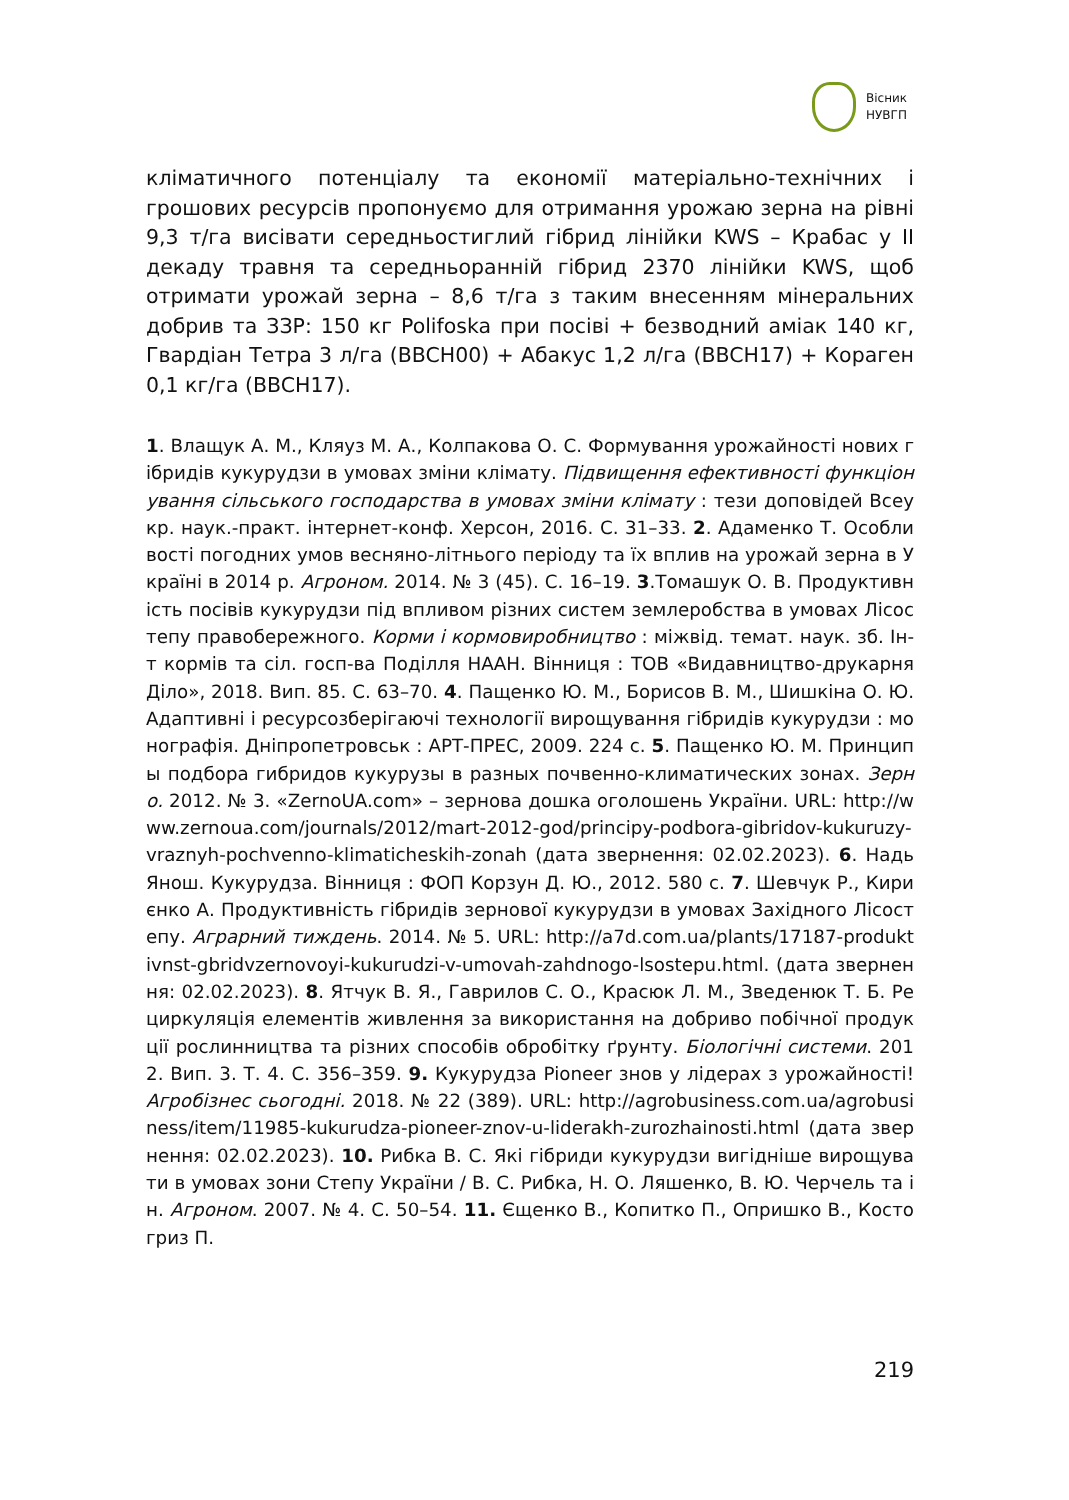Вісник
НУВГП
кліматичного потенціалу та економії матеріально-технічних і грошових ресурсів пропонуємо для отримання урожаю зерна на рівні 9,3 т/га висівати середньостиглий гібрид лінійки KWS – Крабас у ІІ декаду травня та середньоранній гібрид 2370 лінійки KWS, щоб отримати урожай зерна – 8,6 т/га з таким внесенням мінеральних добрив та ЗЗР: 150 кг Polifoska при посіві + безводний аміак 140 кг, Гвардіан Тетра 3 л/га (BBCH00) + Абакус 1,2 л/га (BBCH17) + Кораген 0,1 кг/га (BBCH17).
1. Влащук А. М., Кляуз М. А., Колпакова О. С. Формування урожайності нових гібридів кукурудзи в умовах зміни клімату. Підвищення ефективності функціонування сільського господарства в умовах зміни клімату : тези доповідей Всеукр. наук.-практ. інтернет-конф. Херсон, 2016. С. 31–33. 2. Адаменко Т. Особливості погодних умов весняно-літнього періоду та їх вплив на урожай зерна в Україні в 2014 р. Агроном. 2014. № 3 (45). С. 16–19. 3.Томашук О. В. Продуктивність посівів кукурудзи під впливом різних систем землеробства в умовах Лісостепу правобережного. Корми і кормовиробництво : міжвід. темат. наук. зб. Ін-т кормів та сіл. госп-ва Поділля НААН. Вінниця : ТОВ «Видавництво-друкарня Діло», 2018. Вип. 85. С. 63–70. 4. Пащенко Ю. М., Борисов В. М., Шишкіна О. Ю. Адаптивні і ресурсозберігаючі технології вирощування гібридів кукурудзи : монографія. Дніпропетровськ : АРТ-ПРЕС, 2009. 224 с. 5. Пащенко Ю. М. Принципы подбора гибридов кукурузы в разных почвенно-климатических зонах. Зерно. 2012. № 3. «ZernoUA.com» – зернова дошка оголошень України. URL: http://www.zernoua.com/journals/2012/mart-2012-god/principy-podbora-gibridov-kukuruzy-vraznyh-pochvenno-klimaticheskih-zonah (дата звернення: 02.02.2023). 6. Надь Янош. Кукурудза. Вінниця : ФОП Корзун Д. Ю., 2012. 580 с. 7. Шевчук Р., Кириєнко А. Продуктивність гібридів зернової кукурудзи в умовах Західного Лісостепу. Аграрний тиждень. 2014. № 5. URL: http://a7d.com.ua/plants/17187-produktivnst-gbridvzernovoyi-kukurudzi-v-umovah-zahdnogo-lsostepu.html. (дата звернення: 02.02.2023). 8. Ятчук В. Я., Гаврилов С. О., Красюк Л. М., Зведенюк Т. Б. Рециркуляція елементів живлення за використання на добриво побічної продукції рослинництва та різних способів обробітку ґрунту. Біологічні системи. 2012. Вип. 3. Т. 4. С. 356–359. 9. Кукурудза Pioneer знов у лідерах з урожайності! Агробізнес сьогодні. 2018. № 22 (389). URL: http://agrobusiness.com.ua/agrobusiness/item/11985-kukurudza-pioneer-znov-u-liderakh-zurozhainosti.html (дата звернення: 02.02.2023). 10. Рибка В. С. Які гібриди кукурудзи вигідніше вирощувати в умовах зони Степу України / В. С. Рибка, Н. О. Ляшенко, В. Ю. Черчель та ін. Агроном. 2007. № 4. С. 50–54. 11. Єщенко В., Копитко П., Опришко В., Костогриз П.
219